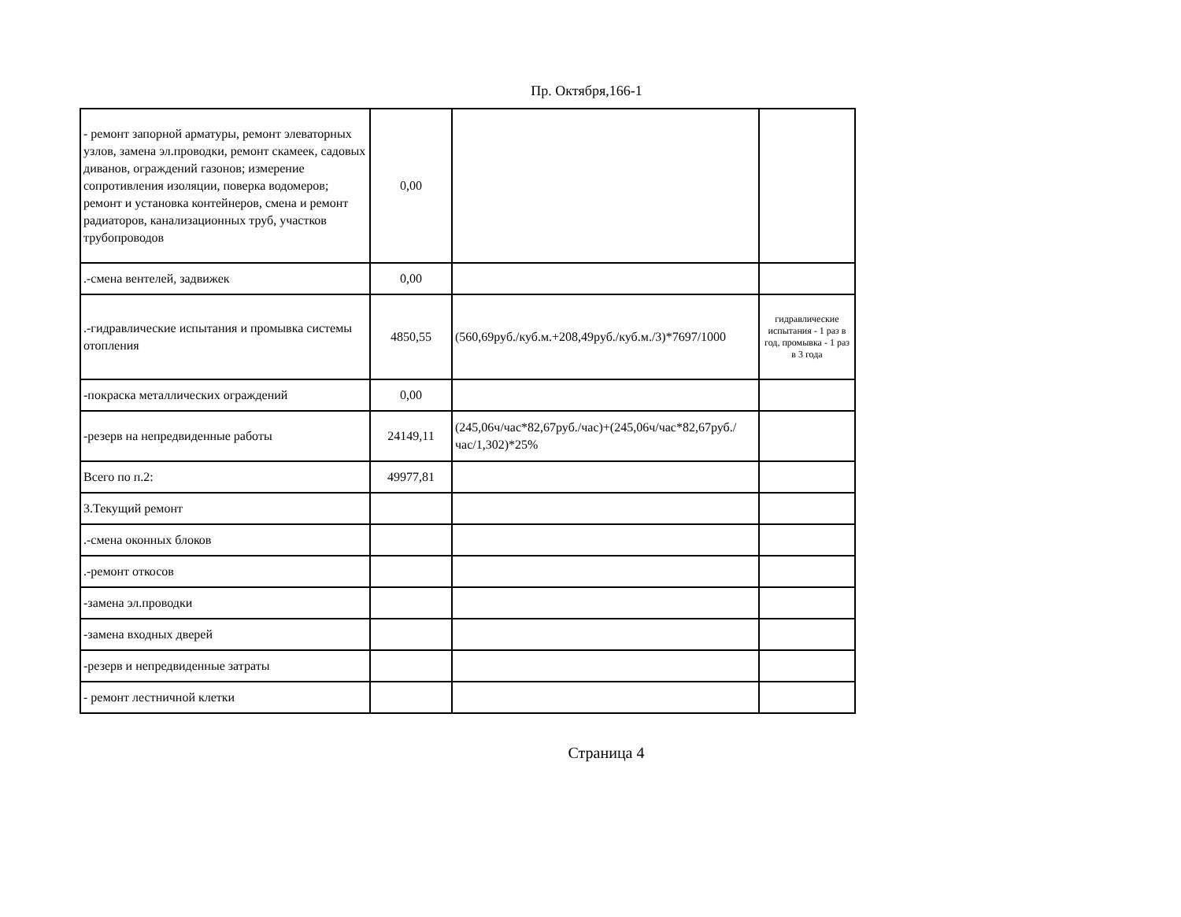Пр. Октября,166-1
| - ремонт запорной арматуры, ремонт элеваторных узлов, замена эл.проводки, ремонт скамеек, садовых диванов, ограждений газонов; измерение сопротивления изоляции, поверка водомеров; ремонт и установка контейнеров, смена и ремонт радиаторов, канализационных труб, участков трубопроводов | 0,00 | | |
| .-смена вентелей, задвижек | 0,00 | | |
| .-гидравлические испытания и промывка системы отопления | 4850,55 | (560,69руб./куб.м.+208,49руб./куб.м./3)*7697/1000 | гидравлические испытания - 1 раз в год, промывка - 1 раз в 3 года |
| -покраска металлических ограждений | 0,00 | | |
| -резерв на непредвиденные работы | 24149,11 | (245,06ч/час*82,67руб./час)+(245,06ч/час*82,67руб./час/1,302)*25% | |
| Всего по п.2: | 49977,81 | | |
| 3.Текущий ремонт | | | |
| .-смена оконных блоков | | | |
| .-ремонт откосов | | | |
| -замена эл.проводки | | | |
| -замена входных дверей | | | |
| -резерв и непредвиденные затраты | | | |
| - ремонт лестничной клетки | | | |
Страница 4